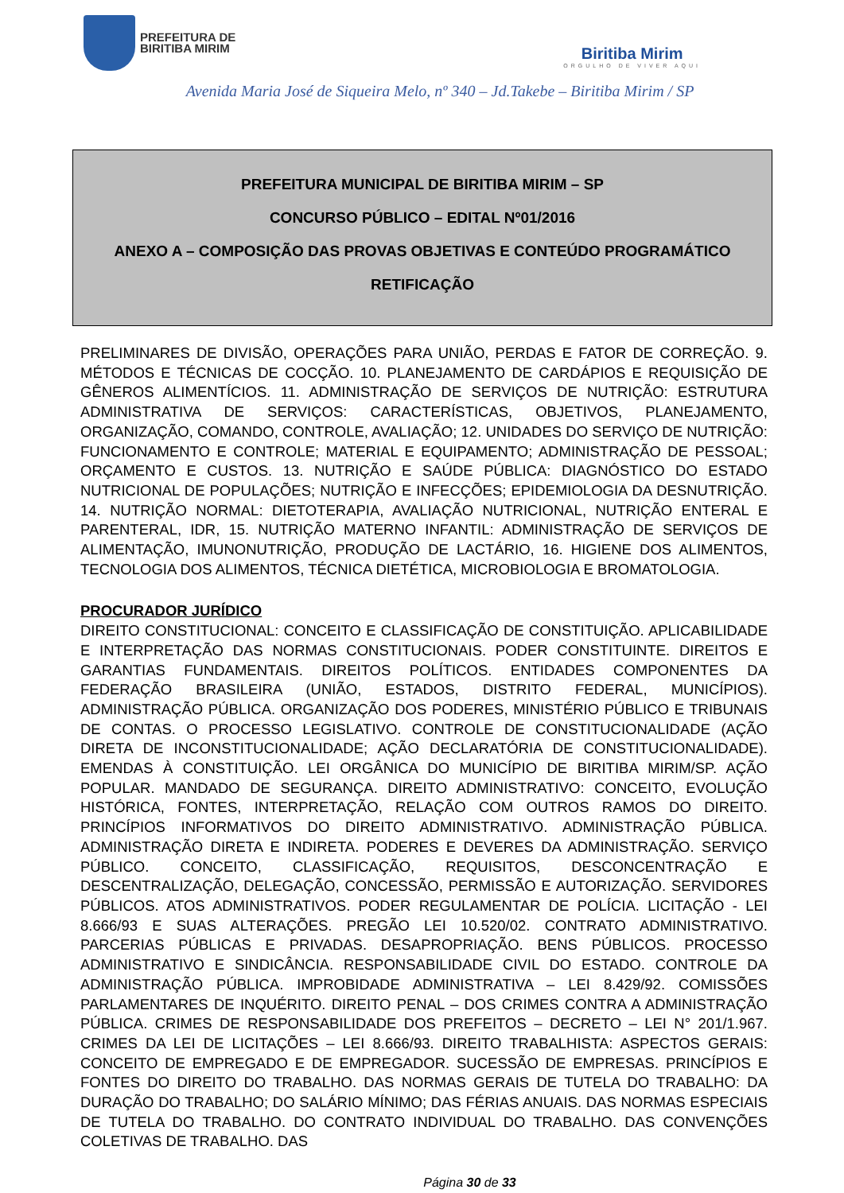PREFEITURA DE
BIRITIBA MIRIM
Biritiba Mirim
ORGULHO DE VIVER AQUI
Avenida Maria José de Siqueira Melo, nº 340 – Jd.Takebe – Biritiba Mirim / SP
PREFEITURA MUNICIPAL DE BIRITIBA MIRIM – SP
CONCURSO PÚBLICO – EDITAL Nº01/2016
ANEXO A – COMPOSIÇÃO DAS PROVAS OBJETIVAS E CONTEÚDO PROGRAMÁTICO
RETIFICAÇÃO
PRELIMINARES DE DIVISÃO, OPERAÇÕES PARA UNIÃO, PERDAS E FATOR DE CORREÇÃO. 9. MÉTODOS E TÉCNICAS DE COCÇÃO. 10. PLANEJAMENTO DE CARDÁPIOS E REQUISIÇÃO DE GÊNEROS ALIMENTÍCIOS. 11. ADMINISTRAÇÃO DE SERVIÇOS DE NUTRIÇÃO: ESTRUTURA ADMINISTRATIVA DE SERVIÇOS: CARACTERÍSTICAS, OBJETIVOS, PLANEJAMENTO, ORGANIZAÇÃO, COMANDO, CONTROLE, AVALIAÇÃO; 12. UNIDADES DO SERVIÇO DE NUTRIÇÃO: FUNCIONAMENTO E CONTROLE; MATERIAL E EQUIPAMENTO; ADMINISTRAÇÃO DE PESSOAL; ORÇAMENTO E CUSTOS. 13. NUTRIÇÃO E SAÚDE PÚBLICA: DIAGNÓSTICO DO ESTADO NUTRICIONAL DE POPULAÇÕES; NUTRIÇÃO E INFECÇÕES; EPIDEMIOLOGIA DA DESNUTRIÇÃO. 14. NUTRIÇÃO NORMAL: DIETOTERAPIA, AVALIAÇÃO NUTRICIONAL, NUTRIÇÃO ENTERAL E PARENTERAL, IDR, 15. NUTRIÇÃO MATERNO INFANTIL: ADMINISTRAÇÃO DE SERVIÇOS DE ALIMENTAÇÃO, IMUNONUTRIÇÃO, PRODUÇÃO DE LACTÁRIO, 16. HIGIENE DOS ALIMENTOS, TECNOLOGIA DOS ALIMENTOS, TÉCNICA DIETÉTICA, MICROBIOLOGIA E BROMATOLOGIA.
PROCURADOR JURÍDICO
DIREITO CONSTITUCIONAL: CONCEITO E CLASSIFICAÇÃO DE CONSTITUIÇÃO. APLICABILIDADE E INTERPRETAÇÃO DAS NORMAS CONSTITUCIONAIS. PODER CONSTITUINTE. DIREITOS E GARANTIAS FUNDAMENTAIS. DIREITOS POLÍTICOS. ENTIDADES COMPONENTES DA FEDERAÇÃO BRASILEIRA (UNIÃO, ESTADOS, DISTRITO FEDERAL, MUNICÍPIOS). ADMINISTRAÇÃO PÚBLICA. ORGANIZAÇÃO DOS PODERES, MINISTÉRIO PÚBLICO E TRIBUNAIS DE CONTAS. O PROCESSO LEGISLATIVO. CONTROLE DE CONSTITUCIONALIDADE (AÇÃO DIRETA DE INCONSTITUCIONALIDADE; AÇÃO DECLARATÓRIA DE CONSTITUCIONALIDADE). EMENDAS À CONSTITUIÇÃO. LEI ORGÂNICA DO MUNICÍPIO DE BIRITIBA MIRIM/SP. AÇÃO POPULAR. MANDADO DE SEGURANÇA. DIREITO ADMINISTRATIVO: CONCEITO, EVOLUÇÃO HISTÓRICA, FONTES, INTERPRETAÇÃO, RELAÇÃO COM OUTROS RAMOS DO DIREITO. PRINCÍPIOS INFORMATIVOS DO DIREITO ADMINISTRATIVO. ADMINISTRAÇÃO PÚBLICA. ADMINISTRAÇÃO DIRETA E INDIRETA. PODERES E DEVERES DA ADMINISTRAÇÃO. SERVIÇO PÚBLICO. CONCEITO, CLASSIFICAÇÃO, REQUISITOS, DESCONCENTRAÇÃO E DESCENTRALIZAÇÃO, DELEGAÇÃO, CONCESSÃO, PERMISSÃO E AUTORIZAÇÃO. SERVIDORES PÚBLICOS. ATOS ADMINISTRATIVOS. PODER REGULAMENTAR DE POLÍCIA. LICITAÇÃO - LEI 8.666/93 E SUAS ALTERAÇÕES. PREGÃO LEI 10.520/02. CONTRATO ADMINISTRATIVO. PARCERIAS PÚBLICAS E PRIVADAS. DESAPROPRIAÇÃO. BENS PÚBLICOS. PROCESSO ADMINISTRATIVO E SINDICÂNCIA. RESPONSABILIDADE CIVIL DO ESTADO. CONTROLE DA ADMINISTRAÇÃO PÚBLICA. IMPROBIDADE ADMINISTRATIVA – LEI 8.429/92. COMISSÕES PARLAMENTARES DE INQUÉRITO. DIREITO PENAL – DOS CRIMES CONTRA A ADMINISTRAÇÃO PÚBLICA. CRIMES DE RESPONSABILIDADE DOS PREFEITOS – DECRETO – LEI N° 201/1.967. CRIMES DA LEI DE LICITAÇÕES – LEI 8.666/93. DIREITO TRABALHISTA: ASPECTOS GERAIS: CONCEITO DE EMPREGADO E DE EMPREGADOR. SUCESSÃO DE EMPRESAS. PRINCÍPIOS E FONTES DO DIREITO DO TRABALHO. DAS NORMAS GERAIS DE TUTELA DO TRABALHO: DA DURAÇÃO DO TRABALHO; DO SALÁRIO MÍNIMO; DAS FÉRIAS ANUAIS. DAS NORMAS ESPECIAIS DE TUTELA DO TRABALHO. DO CONTRATO INDIVIDUAL DO TRABALHO. DAS CONVENÇÕES COLETIVAS DE TRABALHO. DAS
Página 30 de 33